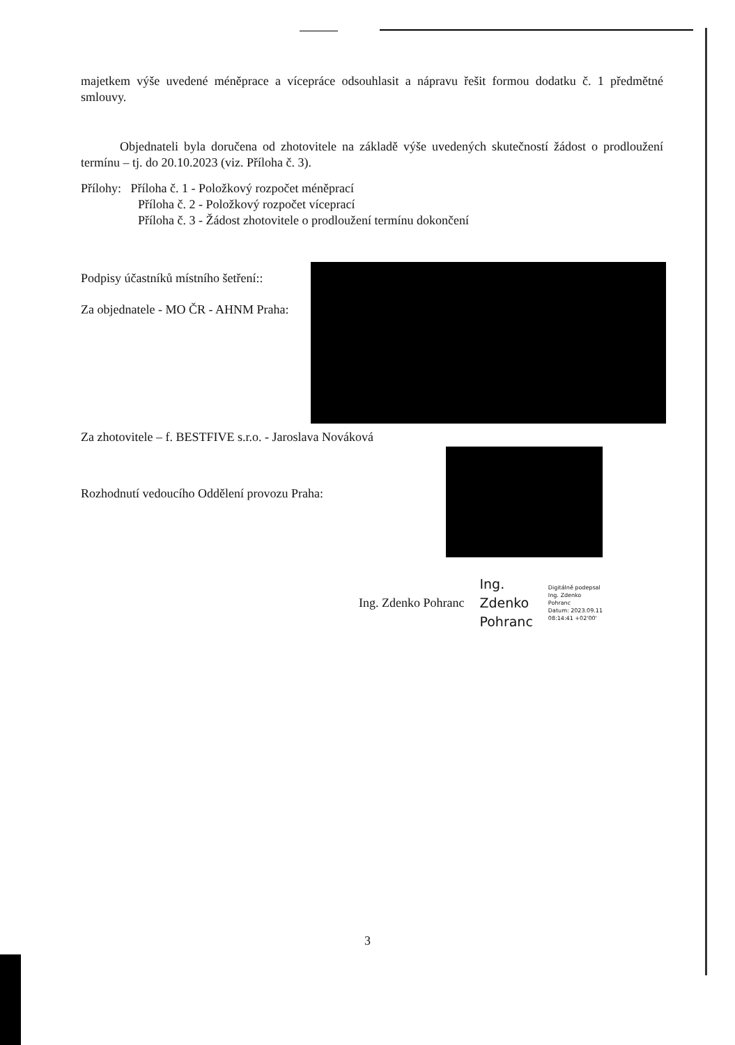majetkem výše uvedené méněprace a vícepráce odsouhlasit a nápravu řešit formou dodatku č. 1 předmětné smlouvy.
Objednateli byla doručena od zhotovitele na základě výše uvedených skutečností žádost o prodloužení termínu – tj. do 20.10.2023 (viz. Příloha č. 3).
Přílohy: Příloha č. 1 - Položkový rozpočet méněprací
Příloha č. 2 - Položkový rozpočet víceprací
Příloha č. 3 - Žádost zhotovitele o prodloužení termínu dokončení
Podpisy účastníků místního šetření::
Za objednatele - MO ČR - AHNM Praha:
Za zhotovitele – f. BESTFIVE s.r.o. - Jaroslava Nováková
Rozhodnutí vedoucího Oddělení provozu Praha:
Ing. Zdenko Pohranc Ing.
Zdenko
Pohranc Digitálně podepsal
Ing. Zdenko
Pohranc
Datum: 2023.09.11
08:14:41 +02'00'
3